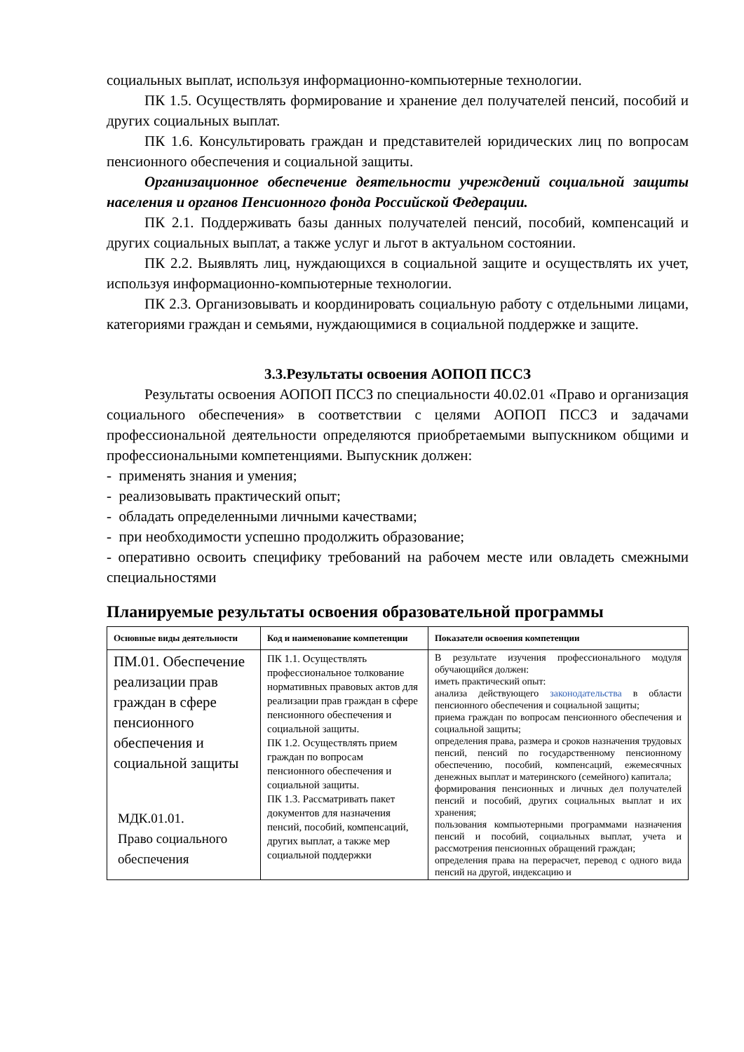социальных выплат, используя информационно-компьютерные технологии.
ПК 1.5. Осуществлять формирование и хранение дел получателей пенсий, пособий и других социальных выплат.
ПК 1.6. Консультировать граждан и представителей юридических лиц по вопросам пенсионного обеспечения и социальной защиты.
Организационное обеспечение деятельности учреждений социальной защиты населения и органов Пенсионного фонда Российской Федерации.
ПК 2.1. Поддерживать базы данных получателей пенсий, пособий, компенсаций и других социальных выплат, а также услуг и льгот в актуальном состоянии.
ПК 2.2. Выявлять лиц, нуждающихся в социальной защите и осуществлять их учет, используя информационно-компьютерные технологии.
ПК 2.3. Организовывать и координировать социальную работу с отдельными лицами, категориями граждан и семьями, нуждающимися в социальной поддержке и защите.
3.3.Результаты освоения АОПОП ПССЗ
Результаты освоения АОПОП ПССЗ по специальности 40.02.01 «Право и организация социального обеспечения» в соответствии с целями АОПОП ПССЗ и задачами профессиональной деятельности определяются приобретаемыми выпускником общими и профессиональными компетенциями. Выпускник должен:
- применять знания и умения;
- реализовывать практический опыт;
- обладать определенными личными качествами;
- при необходимости успешно продолжить образование;
- оперативно освоить специфику требований на рабочем месте или овладеть смежными специальностями
Планируемые результаты освоения образовательной программы
| Основные виды деятельности | Код и наименование компетенции | Показатели освоения компетенции |
| --- | --- | --- |
| ПМ.01. Обеспечение реализации прав граждан в сфере пенсионного обеспечения и социальной защиты МДК.01.01. Право социального обеспечения | ПК 1.1. Осуществлять профессиональное толкование нормативных правовых актов для реализации прав граждан в сфере пенсионного обеспечения и социальной защиты. ПК 1.2. Осуществлять прием граждан по вопросам пенсионного обеспечения и социальной защиты. ПК 1.3. Рассматривать пакет документов для назначения пенсий, пособий, компенсаций, других выплат, а также мер социальной поддержки | В результате изучения профессионального модуля обучающийся должен: иметь практический опыт: анализа действующего законодательства в области пенсионного обеспечения и социальной защиты; приема граждан по вопросам пенсионного обеспечения и социальной защиты; определения права, размера и сроков назначения трудовых пенсий, пенсий по государственному пенсионному обеспечению, пособий, компенсаций, ежемесячных денежных выплат и материнского (семейного) капитала; формирования пенсионных и личных дел получателей пенсий и пособий, других социальных выплат и их хранения; пользования компьютерными программами назначения пенсий и пособий, социальных выплат, учета и рассмотрения пенсионных обращений граждан; определения права на перерасчет, перевод с одного вида пенсий на другой, индексацию и |